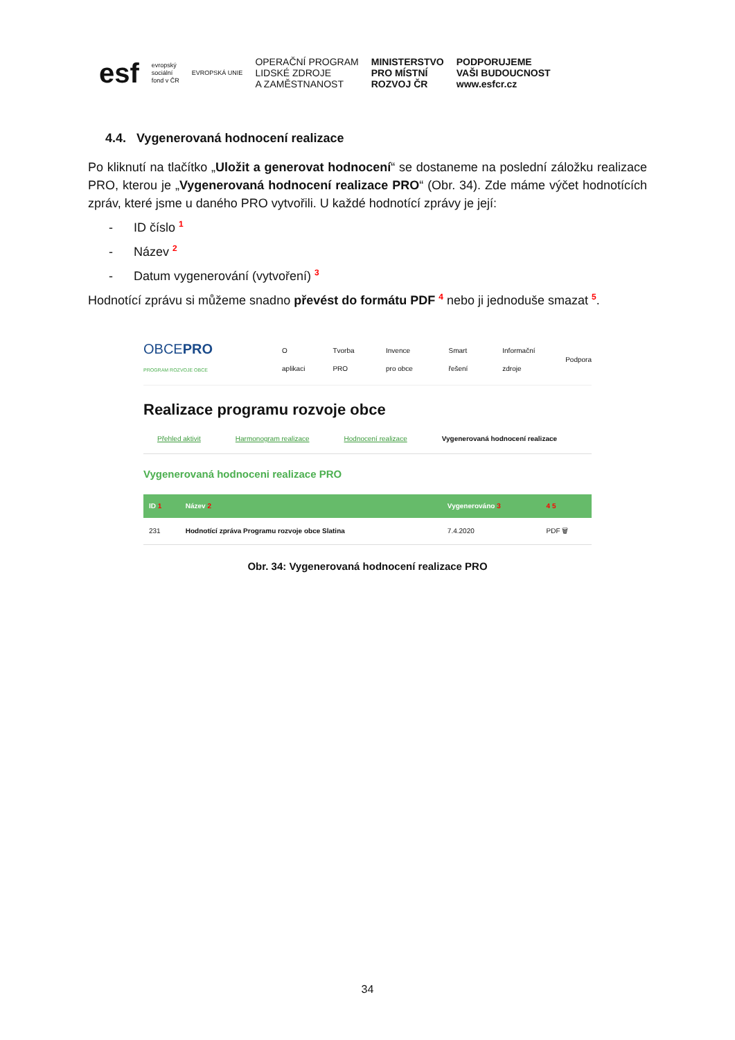esf evropský
sociální
fond v ČR EVROPSKÁ UNIE OPERAČNÍ PROGRAM
LIDSKÉ ZDROJE
A ZAMĚSTNANOST MINISTERSTVO
PRO MÍSTNÍ
ROZVOJ ČR PODPORUJEME
VAŠI BUDOUCNOST
www.esfcr.cz
4.4. Vygenerovaná hodnocení realizace
Po kliknutí na tlačítko „Uložit a generovat hodnocení“ se dostaneme na poslední záložku realizace PRO, kterou je „Vygenerovaná hodnocení realizace PRO“ (Obr. 34). Zde máme výčet hodnotících zpráv, které jsme u daného PRO vytvořili. U každé hodnotící zprávy je její:
- ID číslo <sup>1</sup>
- Název <sup>2</sup>
- Datum vygenerování (vytvoření) <sup>3</sup>
Hodnotící zprávu si můžeme snadno převést do formátu PDF <sup>4</sup> nebo ji jednoduše smazat <sup>5</sup>.
OBCEPRO
PROGRAM ROZVOJE OBCE O aplikaci Tvorba PRO Invence pro obce Smart řešení Informační zdroje Podpora
Realizace programu rozvoje obce
Přehled aktivit Harmonogram realizace Hodnocení realizace Vygenerovaná hodnocení realizace
Vygenerovaná hodnoceni realizace PRO
| ID 1 | Název 2 | Vygenerováno 3 | 4 5 |
| --- | --- | --- | --- |
| 231 | Hodnotící zpráva Programu rozvoje obce Slatina | 7.4.2020 | PDF 🗑 |
Obr. 34: Vygenerovaná hodnocení realizace PRO
34